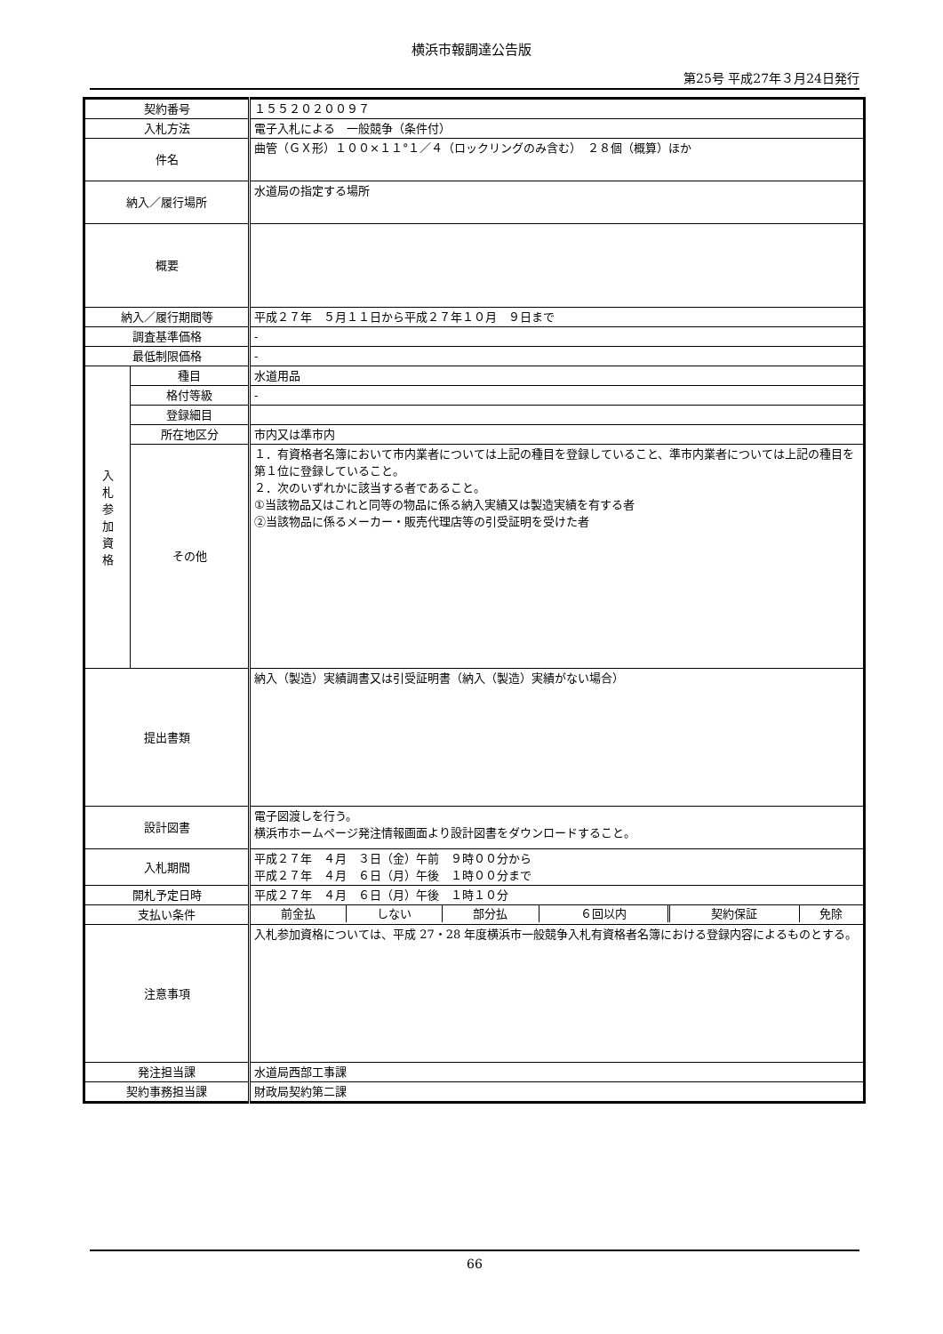横浜市報調達公告版
第25号 平成27年３月24日発行
| 契約番号 | | １５５２０２００９７ |
| 入札方法 | | 電子入札による 一般競争（条件付） |
| 件名 | | 曲管（ＧＸ形）１００×１１°１／４（ロックリングのみ含む） ２８個（概算）ほか |
| 納入／履行場所 | | 水道局の指定する場所 |
| 概要 | | |
| 納入／履行期間等 | | 平成２７年 ５月１１日から平成２７年１０月 ９日まで |
| 調査基準価格 | | - |
| 最低制限価格 | | - |
| 入 札 参 加 資 格 | 種目 | 水道用品 |
| | 格付等級 | - |
| | 登録細目 | |
| | 所在地区分 | 市内又は準市内 |
| | その他 | １．有資格者名簿において市内業者については上記の種目を登録していること、準市内業者については上記の種目を第１位に登録していること。 ２．次のいずれかに該当する者であること。 ①当該物品又はこれと同等の物品に係る納入実績又は製造実績を有する者 ②当該物品に係るメーカー・販売代理店等の引受証明を受けた者 |
| 提出書類 | | 納入（製造）実績調書又は引受証明書（納入（製造）実績がない場合） |
| 設計図書 | | 電子図渡しを行う。 横浜市ホームページ発注情報画面より設計図書をダウンロードすること。 |
| 入札期間 | | 平成２７年 ４月 ３日（金）午前 ９時００分から 平成２７年 ４月 ６日（月）午後 １時００分まで |
| 開札予定日時 | | 平成２７年 ４月 ６日（月）午後 １時１０分 |
| 支払い条件 | | / 前金払 / しない / 部分払 / ６回以内 / 契約保証 / 免除 / |
| 注意事項 | | 入札参加資格については、平成 27・28 年度横浜市一般競争入札有資格者名簿における登録内容によるものとする。 |
| 発注担当課 | | 水道局西部工事課 |
| 契約事務担当課 | | 財政局契約第二課 |
66